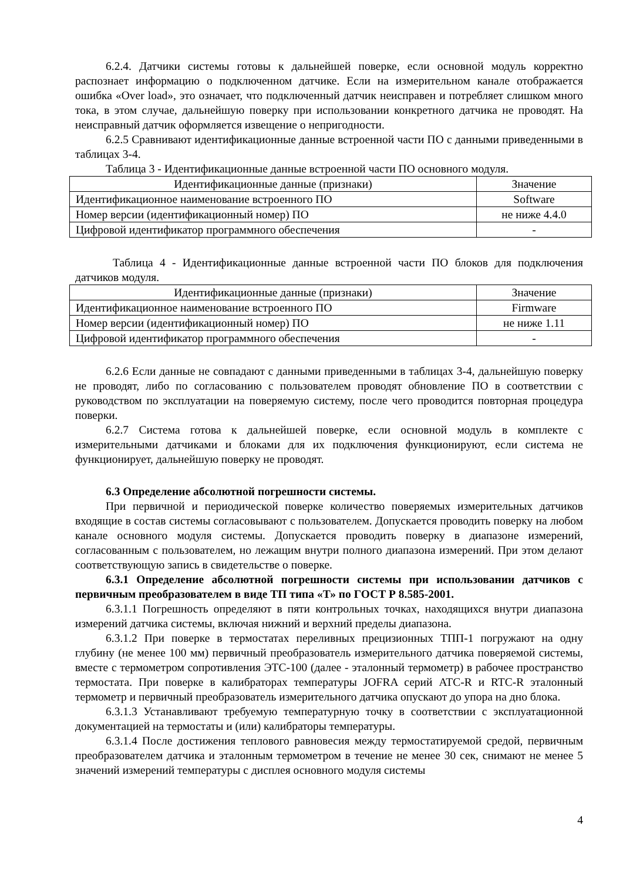6.2.4. Датчики системы готовы к дальнейшей поверке, если основной модуль корректно распознает информацию о подключенном датчике. Если на измерительном канале отображается ошибка «Over load», это означает, что подключенный датчик неисправен и потребляет слишком много тока, в этом случае, дальнейшую поверку при использовании конкретного датчика не проводят. На неисправный датчик оформляется извещение о непригодности.
6.2.5 Сравнивают идентификационные данные встроенной части ПО с данными приведенными в таблицах 3-4.
Таблица 3 - Идентификационные данные встроенной части ПО основного модуля.
| Идентификационные данные (признаки) | Значение |
| --- | --- |
| Идентификационное наименование встроенного ПО | Software |
| Номер версии (идентификационный номер) ПО | не ниже 4.4.0 |
| Цифровой идентификатор программного обеспечения | - |
Таблица 4 - Идентификационные данные встроенной части ПО блоков для подключения датчиков модуля.
| Идентификационные данные (признаки) | Значение |
| --- | --- |
| Идентификационное наименование встроенного ПО | Firmware |
| Номер версии (идентификационный номер) ПО | не ниже 1.11 |
| Цифровой идентификатор программного обеспечения | - |
6.2.6 Если данные не совпадают с данными приведенными в таблицах 3-4, дальнейшую поверку не проводят, либо по согласованию с пользователем проводят обновление ПО в соответствии с руководством по эксплуатации на поверяемую систему, после чего проводится повторная процедура поверки.
6.2.7 Система готова к дальнейшей поверке, если основной модуль в комплекте с измерительными датчиками и блоками для их подключения функционируют, если система не функционирует, дальнейшую поверку не проводят.
6.3 Определение абсолютной погрешности системы.
При первичной и периодической поверке количество поверяемых измерительных датчиков входящие в состав системы согласовывают с пользователем. Допускается проводить поверку на любом канале основного модуля системы. Допускается проводить поверку в диапазоне измерений, согласованным с пользователем, но лежащим внутри полного диапазона измерений. При этом делают соответствующую запись в свидетельстве о поверке.
6.3.1 Определение абсолютной погрешности системы при использовании датчиков с первичным преобразователем в виде ТП типа «Т» по ГОСТ Р 8.585-2001.
6.3.1.1 Погрешность определяют в пяти контрольных точках, находящихся внутри диапазона измерений датчика системы, включая нижний и верхний пределы диапазона.
6.3.1.2 При поверке в термостатах переливных прецизионных ТПП-1 погружают на одну глубину (не менее 100 мм) первичный преобразователь измерительного датчика поверяемой системы, вместе с термометром сопротивления ЭТС-100 (далее - эталонный термометр) в рабочее пространство термостата. При поверке в калибраторах температуры JOFRA серий ATC-R и RTC-R эталонный термометр и первичный преобразователь измерительного датчика опускают до упора на дно блока.
6.3.1.3 Устанавливают требуемую температурную точку в соответствии с эксплуатационной документацией на термостаты и (или) калибраторы температуры.
6.3.1.4 После достижения теплового равновесия между термостатируемой средой, первичным преобразователем датчика и эталонным термометром в течение не менее 30 сек, снимают не менее 5 значений измерений температуры с дисплея основного модуля системы
4